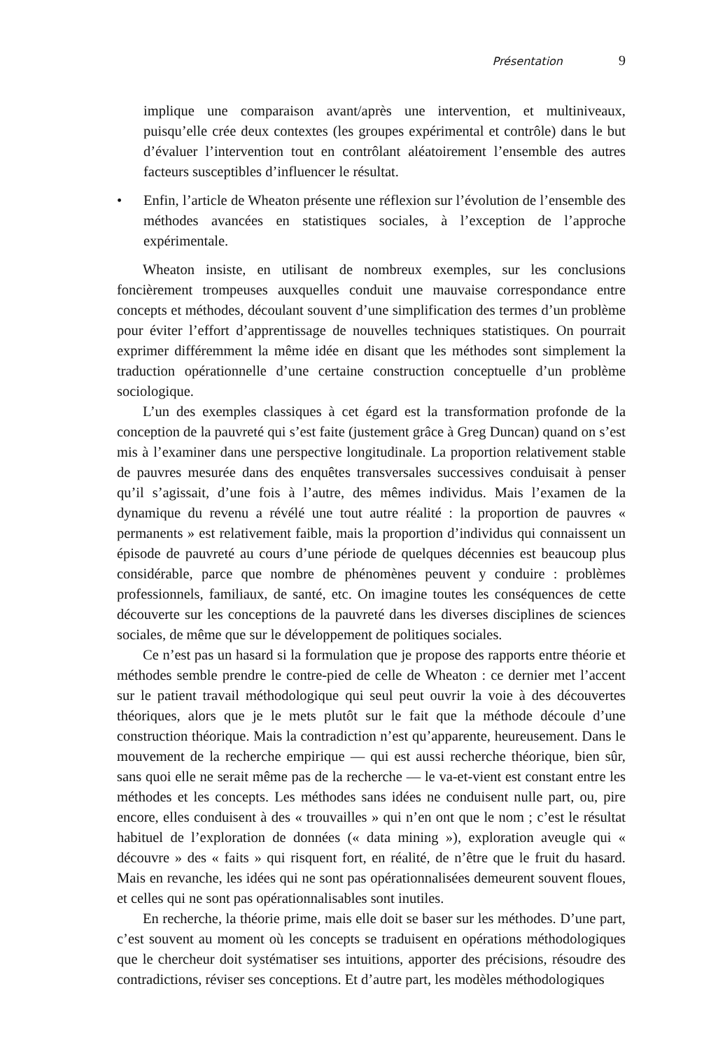Présentation 9
implique une comparaison avant/après une intervention, et multiniveaux, puisqu’elle crée deux contextes (les groupes expérimental et contrôle) dans le but d’évaluer l’intervention tout en contrôlant aléatoirement l’ensemble des autres facteurs susceptibles d’influencer le résultat.
• Enfin, l’article de Wheaton présente une réflexion sur l’évolution de l’ensemble des méthodes avancées en statistiques sociales, à l’exception de l’approche expérimentale.
Wheaton insiste, en utilisant de nombreux exemples, sur les conclusions foncièrement trompeuses auxquelles conduit une mauvaise correspondance entre concepts et méthodes, découlant souvent d’une simplification des termes d’un problème pour éviter l’effort d’apprentissage de nouvelles techniques statistiques. On pourrait exprimer différemment la même idée en disant que les méthodes sont simplement la traduction opérationnelle d’une certaine construction conceptuelle d’un problème sociologique.
L’un des exemples classiques à cet égard est la transformation profonde de la conception de la pauvreté qui s’est faite (justement grâce à Greg Duncan) quand on s’est mis à l’examiner dans une perspective longitudinale. La proportion relativement stable de pauvres mesurée dans des enquêtes transversales successives conduisait à penser qu’il s’agissait, d’une fois à l’autre, des mêmes individus. Mais l’examen de la dynamique du revenu a révélé une tout autre réalité : la proportion de pauvres « permanents » est relativement faible, mais la proportion d’individus qui connaissent un épisode de pauvreté au cours d’une période de quelques décennies est beaucoup plus considérable, parce que nombre de phénomènes peuvent y conduire : problèmes professionnels, familiaux, de santé, etc. On imagine toutes les conséquences de cette découverte sur les conceptions de la pauvreté dans les diverses disciplines de sciences sociales, de même que sur le développement de politiques sociales.
Ce n’est pas un hasard si la formulation que je propose des rapports entre théorie et méthodes semble prendre le contre-pied de celle de Wheaton : ce dernier met l’accent sur le patient travail méthodologique qui seul peut ouvrir la voie à des découvertes théoriques, alors que je le mets plutôt sur le fait que la méthode découle d’une construction théorique. Mais la contradiction n’est qu’apparente, heureusement. Dans le mouvement de la recherche empirique — qui est aussi recherche théorique, bien sûr, sans quoi elle ne serait même pas de la recherche — le va-et-vient est constant entre les méthodes et les concepts. Les méthodes sans idées ne conduisent nulle part, ou, pire encore, elles conduisent à des « trouvailles » qui n’en ont que le nom ; c’est le résultat habituel de l’exploration de données (« data mining »), exploration aveugle qui « découvre » des « faits » qui risquent fort, en réalité, de n’être que le fruit du hasard. Mais en revanche, les idées qui ne sont pas opérationnalisées demeurent souvent floues, et celles qui ne sont pas opérationnalisables sont inutiles.
En recherche, la théorie prime, mais elle doit se baser sur les méthodes. D’une part, c’est souvent au moment où les concepts se traduisent en opérations méthodologiques que le chercheur doit systématiser ses intuitions, apporter des précisions, résoudre des contradictions, réviser ses conceptions. Et d’autre part, les modèles méthodologiques